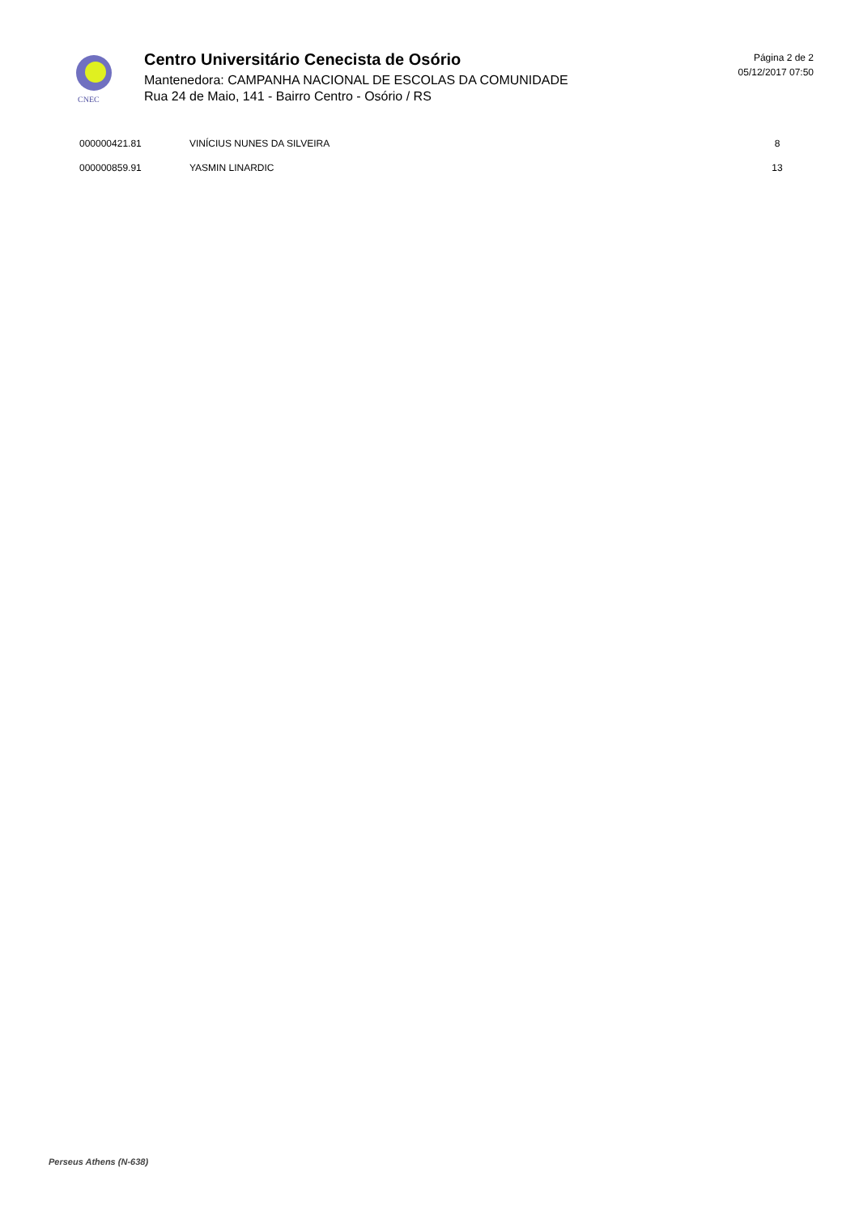CNEC
Centro Universitário Cenecista de Osório
Mantenedora: CAMPANHA NACIONAL DE ESCOLAS DA COMUNIDADE
Rua 24 de Maio, 141 - Bairro Centro - Osório / RS
Página 2 de 2
05/12/2017 07:50
| 000000421.81 | VINÍCIUS NUNES DA SILVEIRA | 8 |
| 000000859.91 | YASMIN LINARDIC | 13 |
Perseus Athens (N-638)